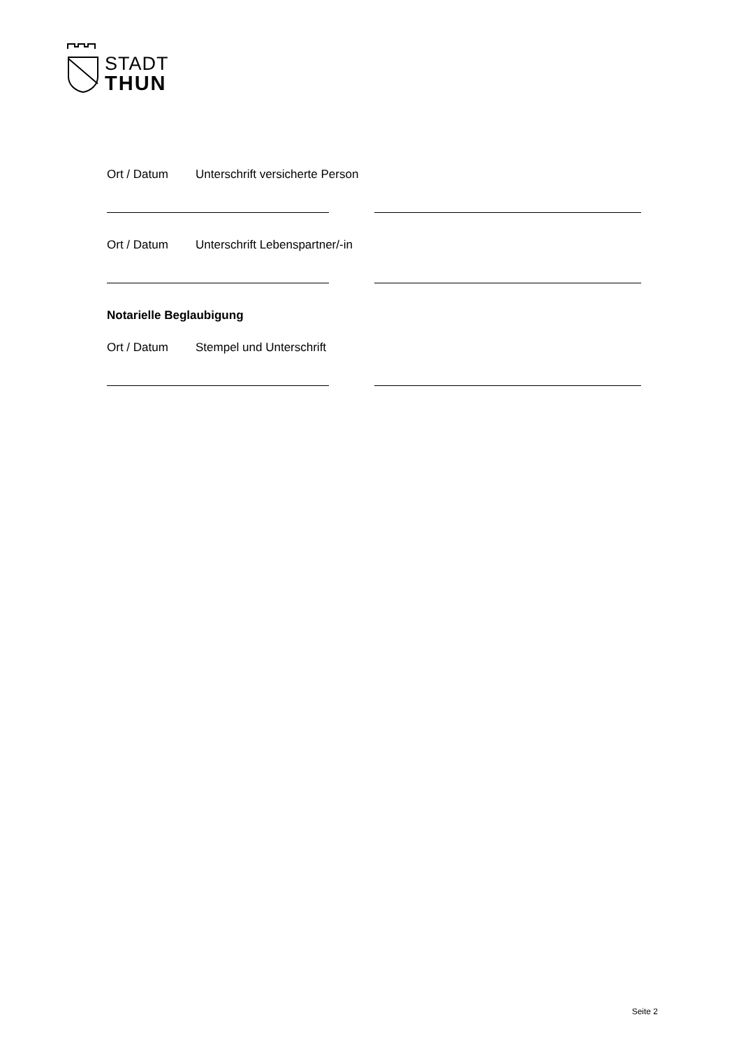STADT
THUN
Ort / Datum Unterschrift versicherte Person
Ort / Datum Unterschrift Lebenspartner/-in
Notarielle Beglaubigung
Ort / Datum Stempel und Unterschrift
Seite 2